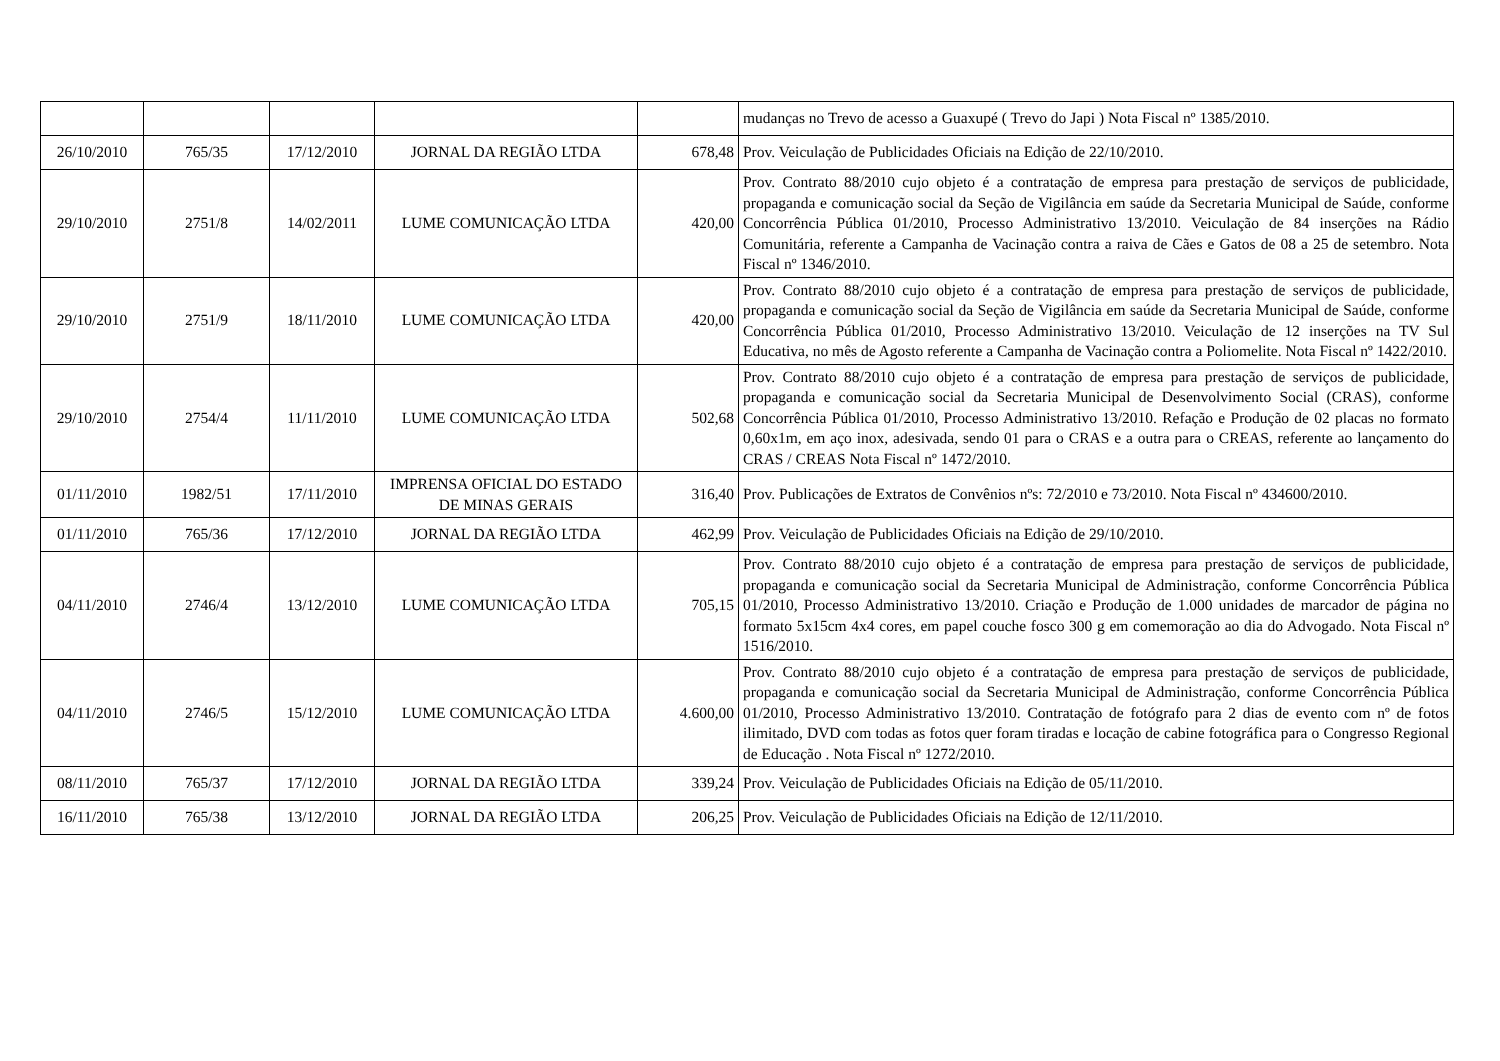| | | | | | mudanças no Trevo de acesso a Guaxupé ( Trevo do Japi ) Nota Fiscal nº 1385/2010. |
| 26/10/2010 | 765/35 | 17/12/2010 | JORNAL DA REGIÃO LTDA | 678,48 | Prov. Veiculação de Publicidades Oficiais na Edição de 22/10/2010. |
| 29/10/2010 | 2751/8 | 14/02/2011 | LUME COMUNICAÇÃO LTDA | 420,00 | Prov. Contrato 88/2010 cujo objeto é a contratação de empresa para prestação de serviços de publicidade, propaganda e comunicação social da Seção de Vigilância em saúde da Secretaria Municipal de Saúde, conforme Concorrência Pública 01/2010, Processo Administrativo 13/2010. Veiculação de 84 inserções na Rádio Comunitária, referente a Campanha de Vacinação contra a raiva de Cães e Gatos de 08 a 25 de setembro. Nota Fiscal nº 1346/2010. |
| 29/10/2010 | 2751/9 | 18/11/2010 | LUME COMUNICAÇÃO LTDA | 420,00 | Prov. Contrato 88/2010 cujo objeto é a contratação de empresa para prestação de serviços de publicidade, propaganda e comunicação social da Seção de Vigilância em saúde da Secretaria Municipal de Saúde, conforme Concorrência Pública 01/2010, Processo Administrativo 13/2010. Veiculação de 12 inserções na TV Sul Educativa, no mês de Agosto referente a Campanha de Vacinação contra a Poliomelite. Nota Fiscal nº 1422/2010. |
| 29/10/2010 | 2754/4 | 11/11/2010 | LUME COMUNICAÇÃO LTDA | 502,68 | Prov. Contrato 88/2010 cujo objeto é a contratação de empresa para prestação de serviços de publicidade, propaganda e comunicação social da Secretaria Municipal de Desenvolvimento Social (CRAS), conforme Concorrência Pública 01/2010, Processo Administrativo 13/2010. Refação e Produção de 02 placas no formato 0,60x1m, em aço inox, adesivada, sendo 01 para o CRAS e a outra para o CREAS, referente ao lançamento do CRAS / CREAS Nota Fiscal nº 1472/2010. |
| 01/11/2010 | 1982/51 | 17/11/2010 | IMPRENSA OFICIAL DO ESTADO DE MINAS GERAIS | 316,40 | Prov. Publicações de Extratos de Convênios nºs: 72/2010 e 73/2010. Nota Fiscal nº 434600/2010. |
| 01/11/2010 | 765/36 | 17/12/2010 | JORNAL DA REGIÃO LTDA | 462,99 | Prov. Veiculação de Publicidades Oficiais na Edição de 29/10/2010. |
| 04/11/2010 | 2746/4 | 13/12/2010 | LUME COMUNICAÇÃO LTDA | 705,15 | Prov. Contrato 88/2010 cujo objeto é a contratação de empresa para prestação de serviços de publicidade, propaganda e comunicação social da Secretaria Municipal de Administração, conforme Concorrência Pública 01/2010, Processo Administrativo 13/2010. Criação e Produção de 1.000 unidades de marcador de página no formato 5x15cm 4x4 cores, em papel couche fosco 300 g em comemoração ao dia do Advogado. Nota Fiscal nº 1516/2010. |
| 04/11/2010 | 2746/5 | 15/12/2010 | LUME COMUNICAÇÃO LTDA | 4.600,00 | Prov. Contrato 88/2010 cujo objeto é a contratação de empresa para prestação de serviços de publicidade, propaganda e comunicação social da Secretaria Municipal de Administração, conforme Concorrência Pública 01/2010, Processo Administrativo 13/2010. Contratação de fotógrafo para 2 dias de evento com nº de fotos ilimitado, DVD com todas as fotos quer foram tiradas e locação de cabine fotográfica para o Congresso Regional de Educação . Nota Fiscal nº 1272/2010. |
| 08/11/2010 | 765/37 | 17/12/2010 | JORNAL DA REGIÃO LTDA | 339,24 | Prov. Veiculação de Publicidades Oficiais na Edição de 05/11/2010. |
| 16/11/2010 | 765/38 | 13/12/2010 | JORNAL DA REGIÃO LTDA | 206,25 | Prov. Veiculação de Publicidades Oficiais na Edição de 12/11/2010. |